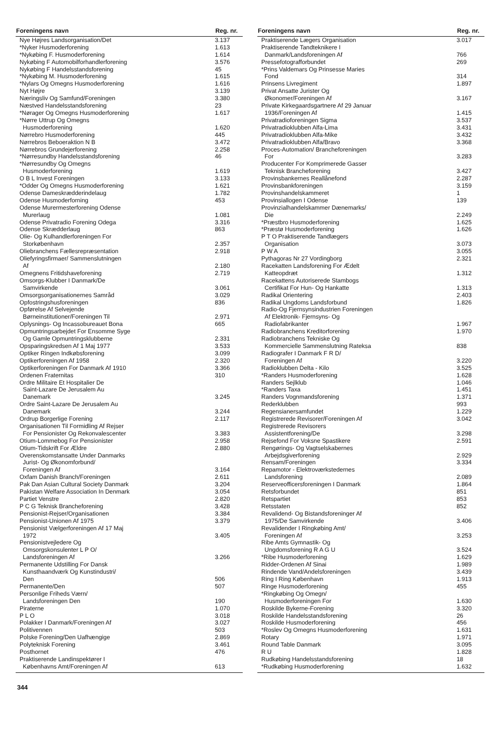| Foreningens navn | Reg. nr. |
| --- | --- |
| Nye Højres Landsorganisation/Det | 3.137 |
| *Nyker Husmoderforening | 1.613 |
| *Nykøbing F. Husmoderforening | 1.614 |
| Nykøbing F Automobilforhandlerforening | 3.576 |
| Nykøbing F Handelsstandsforening | 45 |
| *Nykøbing M. Husmoderforening | 1.615 |
| *Nylars Og Omegns Husmoderforening | 1.616 |
| Nyt Højre | 3.139 |
| Næringsliv Og Samfund/Foreningen | 3.380 |
| Næstved Handelsstandsforening | 23 |
| *Nørager Og Omegns Husmoderforening | 1.617 |
| *Nørre Uttrup Og Omegns Husmoderforening | 1.620 |
| Nørrebro Husmoderforening | 445 |
| Nørrebros Beboeraktion N B | 3.472 |
| Nørrebros Grundejerforening | 2.258 |
| *Nørresundby Handelsstandsforening | 46 |
| *Nørresundby Og Omegns Husmoderforening | 1.619 |
| O B L Invest Foreningen | 3.133 |
| *Odder Og Omegns Husmoderforening | 1.621 |
| Odense Dameskrædderindelaug | 1.782 |
| Odense Husmoderforning | 453 |
| Odense Murermesterforening Odense Murerlaug | 1.081 |
| Odense Privatradio Forening Odega | 3.316 |
| Odense Skrædderlaug | 863 |
| Olie- Og Kulhandlerforeningen For Storkøbenhavn | 2.357 |
| Oliebranchens Fællesrepræsentation | 2.918 |
| Oliefyringsfirmaer/ Sammenslutningen Af | 2.180 |
| Omegnens Fritidshaveforening | 2.719 |
| Omsorgs-Klubber I Danmark/De Samvirkende | 3.061 |
| Omsorgsorganisationernes Samråd | 3.029 |
| Opfostringshusforeningen | 836 |
| Opførelse Af Selvejende Børneinstitutioner/Foreningen Til | 2.971 |
| Oplysnings- Og Incassobureauet Bona | 665 |
| Opmuntringsarbejdet For Ensomme Syge Og Gamle Opmuntringsklubberne | 2.331 |
| Opsparingskredsen Af 1 Maj 1977 | 3.533 |
| Optiker Ringen Indkøbsforening | 3.099 |
| Optikerforeningen Af 1958 | 2.320 |
| Optikerforeningen For Danmark Af 1910 | 3.366 |
| Ordenen Fraternitas | 310 |
| Ordre Militaire Et Hospitalier De Saint-Lazare De Jerusalem Au Danemark | 3.245 |
| Ordre Saint-Lazare De Jerusalem Au Danemark | 3.244 |
| Ordrup Borgerlige Forening | 2.117 |
| Organisationen Til Formidling Af Rejser For Pensionister Og Rekonvalescenter | 3.383 |
| Otium-Lommebog For Pensionister | 2.958 |
| Otium-Tidskrift For Ældre | 2.880 |
| Overenskomstansatte Under Danmarks Jurist- Og Økonomforbund/ Foreningen Af | 3.164 |
| Oxfam Danish Branch/Foreningen | 2.611 |
| Pak Dan Asian Cultural Society Danmark | 3.204 |
| Pakistan Welfare Association In Denmark | 3.054 |
| Partiet Venstre | 2.820 |
| P C G Teknisk Brancheforening | 3.428 |
| Pensionist-Rejser/Organisationen | 3.384 |
| Pensionist-Unionen Af 1975 | 3.379 |
| Pensionist Vælgerforeningen Af 17 Maj 1972 | 3.405 |
| Pensionistvejledere Og Omsorgskonsulenter L P O/ Landsforeningen Af | 3.266 |
| Permanente Udstilling For Dansk Kunsthaandværk Og Kunstindustri/ Den | 506 |
| Permanente/Den | 507 |
| Personlige Friheds Værn/ Landsforeningen Den | 190 |
| Piraterne | 1.070 |
| P L O | 3.018 |
| Polakker I Danmark/Foreningen Af | 3.027 |
| Politivennen | 503 |
| Polske Forening/Den Uafhængige | 2.869 |
| Polyteknisk Forening | 3.461 |
| Posthornet | 476 |
| Praktiserende Landinspektører I Københavns Amt/Foreningen Af | 613 |
| Foreningens navn | Reg. nr. |
| --- | --- |
| Praktiserende Lægers Organisation | 3.017 |
| Praktiserende Tandteknikere I Danmark/Landsforeningen Af | 766 |
| Pressefotografforbundet | 269 |
| *Prins Valdemars Og Prinsesse Maries Fond | 314 |
| Prinsens Livregiment | 1.897 |
| Privat Ansatte Jurister Og Økonomer/Foreningen Af | 3.167 |
| Private Kirkegaardsgartnere Af 29 Januar 1936/Foreningen Af | 1.415 |
| Privatradioforeningen Sigma | 3.537 |
| Privatradioklubben Alfa-Lima | 3.431 |
| Privatradioklubben Alfa-Mike | 3.432 |
| Privatradioklubben Alfa/Bravo | 3.368 |
| Proces-Automation/ Brancheforeningen For | 3.283 |
| Producenter For Komprimerede Gasser Teknisk Brancheforening | 3.427 |
| Provinsbankernes Reallånefond | 2.287 |
| Provinsbankforeningen | 3.159 |
| Provinshandelskammeret | 1 |
| Provinsiallogen I Odense | 139 |
| Provinzialhandelskammer Dænemarks/ Die | 2.249 |
| *Præstbro Husmoderforening | 1.625 |
| *Præstø Husmoderforening | 1.626 |
| P T O Praktiserende Tandlægers Organisation | 3.073 |
| P W A | 3.055 |
| Pythagoras Nr 27 Vordingborg | 2.321 |
| Racekatten Landsforening For Ædelt Katteopdræt | 1.312 |
| Racekattens Autoriserede Stambogs Certifikat For Hun- Og Hankatte | 1.313 |
| Radikal Orientering | 2.403 |
| Radikal Ungdoms Landsforbund | 1.826 |
| Radio-Og Fjernsynsindustrien Foreningen Af Elektronik- Fjernsyns- Og Radiofabrikanter | 1.967 |
| Radiobranchens Kreditorforening | 1.970 |
| Radiobranchens Tekniske Og Kommercielle Sammenslutning Rateksa | 838 |
| Radiografer I Danmark F R D/ Foreningen Af | 3.220 |
| Radioklubben Delta - Kilo | 3.525 |
| *Randers Husmoderforening | 1.628 |
| Randers Sejlklub | 1.046 |
| *Randers Taxa | 1.451 |
| Randers Vognmandsforening | 1.371 |
| Rederklubben | 993 |
| Regensianersamfundet | 1.229 |
| Registrerede Revisorer/Foreningen Af | 3.042 |
| Registrerede Revisorers Assistentforening/De | 3.298 |
| Rejsefond For Voksne Spastikere | 2.591 |
| Rengørings- Og Vagtselskabernes Arbejdsgiverforening | 2.929 |
| Rensam/Foreningen | 3.334 |
| Repamotor - Elektroværkstedernes Landsforening | 2.089 |
| Reserveofficersforeningen I Danmark | 1.864 |
| Retsforbundet | 851 |
| Retspartiet | 853 |
| Retsstaten | 852 |
| Revalidend- Og Bistandsforeninger Af 1975/De Samvirkende | 3.406 |
| Revalidender I Ringkøbing Amt/ Foreningen Af | 3.253 |
| Ribe Amts Gymnastik- Og Ungdomsforening R A G U | 3.524 |
| *Ribe Husmoderforening | 1.629 |
| Ridder-Ordenen Af Sinai | 1.989 |
| Rindende Vand/Andelsforeningen | 3.439 |
| Ring I Ring København | 1.913 |
| Ringe Husmoderforening | 455 |
| *Ringkøbing Og Omegn/ Husmoderforeningen For | 1.630 |
| Roskilde Bykerne-Forening | 3.320 |
| Roskilde Handelsstandsforening | 26 |
| Roskilde Husmoderforening | 456 |
| *Roslev Og Omegns Husmoderforening | 1.631 |
| Rotary | 1.971 |
| Round Table Danmark | 3.095 |
| R U | 1.828 |
| Rudkøbing Handelsstandsforening | 18 |
| *Rudkøbing Husmoderforening | 1.632 |
344